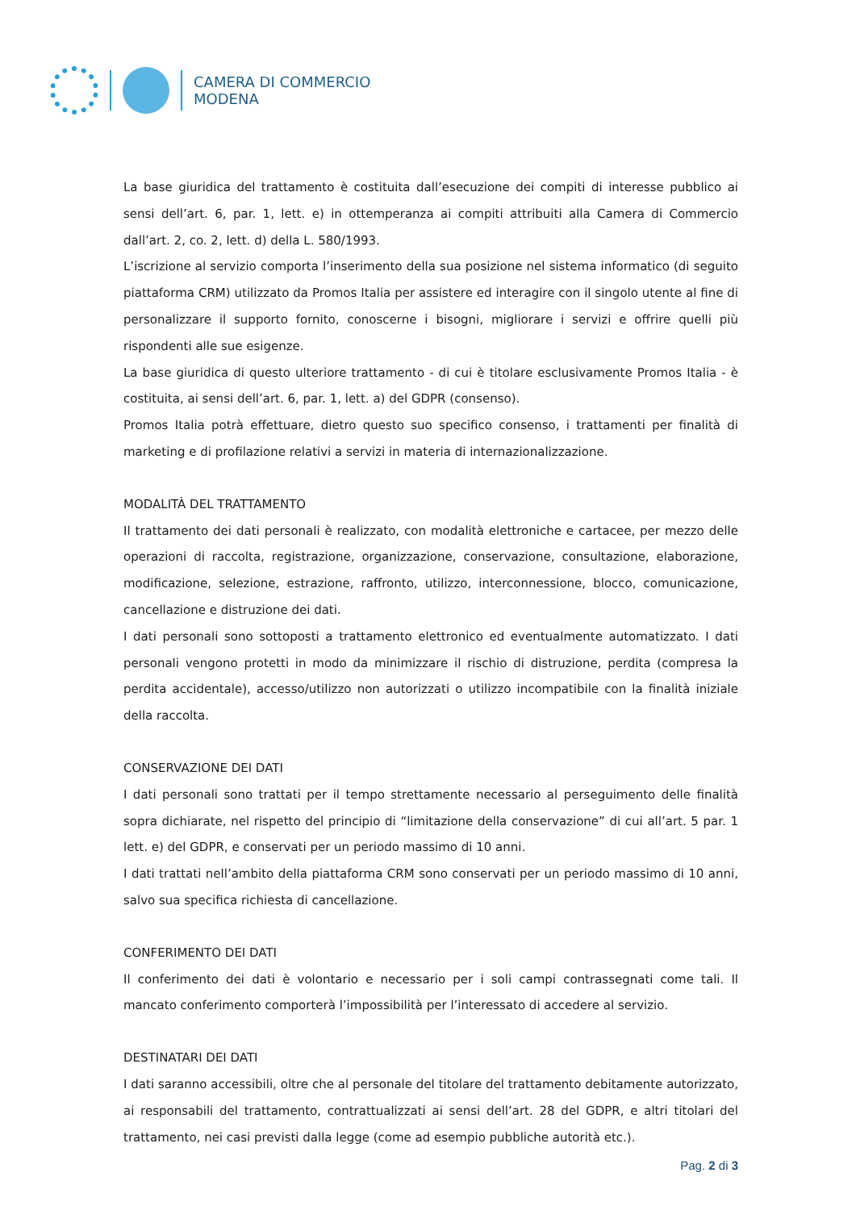CAMERA DI COMMERCIO
MODENA
La base giuridica del trattamento è costituita dall’esecuzione dei compiti di interesse pubblico ai sensi dell’art. 6, par. 1, lett. e) in ottemperanza ai compiti attribuiti alla Camera di Commercio dall’art. 2, co. 2, lett. d) della L. 580/1993.
L’iscrizione al servizio comporta l’inserimento della sua posizione nel sistema informatico (di seguito piattaforma CRM) utilizzato da Promos Italia per assistere ed interagire con il singolo utente al fine di personalizzare il supporto fornito, conoscerne i bisogni, migliorare i servizi e offrire quelli più rispondenti alle sue esigenze.
La base giuridica di questo ulteriore trattamento - di cui è titolare esclusivamente Promos Italia - è costituita, ai sensi dell’art. 6, par. 1, lett. a) del GDPR (consenso).
Promos Italia potrà effettuare, dietro questo suo specifico consenso, i trattamenti per finalità di marketing e di profilazione relativi a servizi in materia di internazionalizzazione.
MODALITÀ DEL TRATTAMENTO
Il trattamento dei dati personali è realizzato, con modalità elettroniche e cartacee, per mezzo delle operazioni di raccolta, registrazione, organizzazione, conservazione, consultazione, elaborazione, modificazione, selezione, estrazione, raffronto, utilizzo, interconnessione, blocco, comunicazione, cancellazione e distruzione dei dati.
I dati personali sono sottoposti a trattamento elettronico ed eventualmente automatizzato. I dati personali vengono protetti in modo da minimizzare il rischio di distruzione, perdita (compresa la perdita accidentale), accesso/utilizzo non autorizzati o utilizzo incompatibile con la finalità iniziale della raccolta.
CONSERVAZIONE DEI DATI
I dati personali sono trattati per il tempo strettamente necessario al perseguimento delle finalità sopra dichiarate, nel rispetto del principio di “limitazione della conservazione” di cui all’art. 5 par. 1 lett. e) del GDPR, e conservati per un periodo massimo di 10 anni.
I dati trattati nell’ambito della piattaforma CRM sono conservati per un periodo massimo di 10 anni, salvo sua specifica richiesta di cancellazione.
CONFERIMENTO DEI DATI
Il conferimento dei dati è volontario e necessario per i soli campi contrassegnati come tali. Il mancato conferimento comporterà l’impossibilità per l’interessato di accedere al servizio.
DESTINATARI DEI DATI
I dati saranno accessibili, oltre che al personale del titolare del trattamento debitamente autorizzato, ai responsabili del trattamento, contrattualizzati ai sensi dell’art. 28 del GDPR, e altri titolari del trattamento, nei casi previsti dalla legge (come ad esempio pubbliche autorità etc.).
Pag. 2 di 3